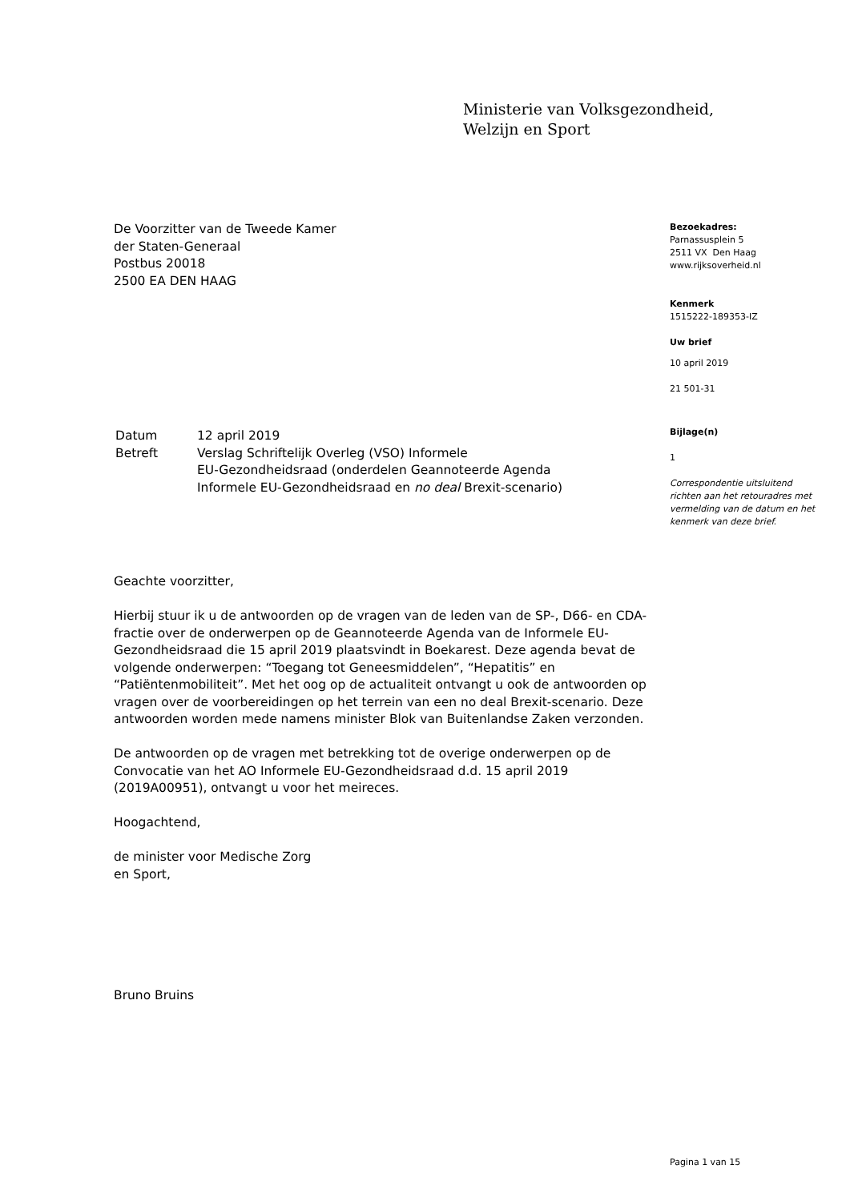Ministerie van Volksgezondheid,
Welzijn en Sport
De Voorzitter van de Tweede Kamer
der Staten-Generaal
Postbus 20018
2500 EA DEN HAAG
| Datum | 12 april 2019 |
| Betreft | Verslag Schriftelijk Overleg (VSO) Informele EU-Gezondheidsraad (onderdelen Geannoteerde Agenda Informele EU-Gezondheidsraad en no deal Brexit-scenario) |
Geachte voorzitter,
Hierbij stuur ik u de antwoorden op de vragen van de leden van de SP-, D66- en CDA-fractie over de onderwerpen op de Geannoteerde Agenda van de Informele EU-Gezondheidsraad die 15 april 2019 plaatsvindt in Boekarest. Deze agenda bevat de volgende onderwerpen: “Toegang tot Geneesmiddelen”, “Hepatitis” en “Patiëntenmobiliteit”. Met het oog op de actualiteit ontvangt u ook de antwoorden op vragen over de voorbereidingen op het terrein van een no deal Brexit-scenario. Deze antwoorden worden mede namens minister Blok van Buitenlandse Zaken verzonden.
De antwoorden op de vragen met betrekking tot de overige onderwerpen op de Convocatie van het AO Informele EU-Gezondheidsraad d.d. 15 april 2019 (2019A00951), ontvangt u voor het meireces.
Hoogachtend,
de minister voor Medische Zorg
en Sport,
Bruno Bruins
Bezoekadres:
Parnassusplein 5
2511 VX Den Haag
www.rijksoverheid.nl
Kenmerk
1515222-189353-IZ
Uw brief
10 april 2019
21 501-31
Bijlage(n)
1
Correspondentie uitsluitend richten aan het retouradres met vermelding van de datum en het kenmerk van deze brief.
Pagina 1 van 15